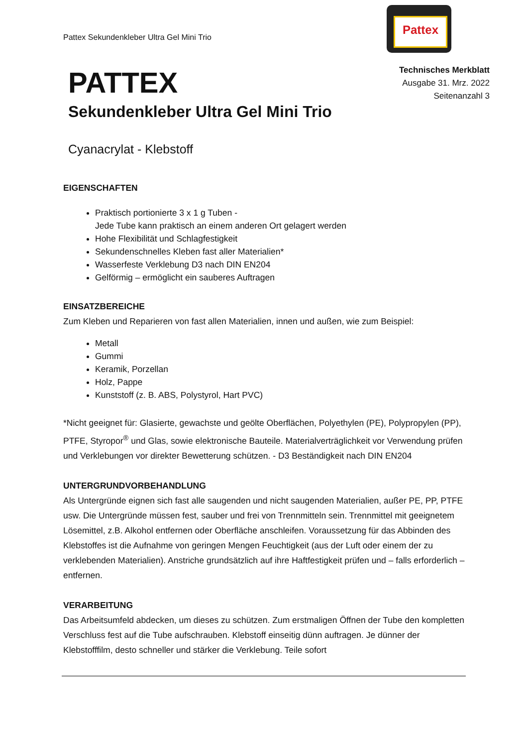Pattex Sekundenkleber Ultra Gel Mini Trio
Pattex
Technisches Merkblatt
Ausgabe 31. Mrz. 2022
Seitenanzahl 3
PATTEX
Sekundenkleber Ultra Gel Mini Trio
Cyanacrylat - Klebstoff
EIGENSCHAFTEN
Praktisch portionierte 3 x 1 g Tuben -
Jede Tube kann praktisch an einem anderen Ort gelagert werden
Hohe Flexibilität und Schlagfestigkeit
Sekundenschnelles Kleben fast aller Materialien*
Wasserfeste Verklebung D3 nach DIN EN204
Gelförmig – ermöglicht ein sauberes Auftragen
EINSATZBEREICHE
Zum Kleben und Reparieren von fast allen Materialien, innen und außen, wie zum Beispiel:
Metall
Gummi
Keramik, Porzellan
Holz, Pappe
Kunststoff (z. B. ABS, Polystyrol, Hart PVC)
*Nicht geeignet für: Glasierte, gewachste und geölte Oberflächen, Polyethylen (PE), Polypropylen (PP), PTFE, Styropor<sup>®</sup> und Glas, sowie elektronische Bauteile. Materialverträglichkeit vor Verwendung prüfen und Verklebungen vor direkter Bewetterung schützen. - D3 Beständigkeit nach DIN EN204
UNTERGRUNDVORBEHANDLUNG
Als Untergründe eignen sich fast alle saugenden und nicht saugenden Materialien, außer PE, PP, PTFE usw. Die Untergründe müssen fest, sauber und frei von Trennmitteln sein. Trennmittel mit geeignetem Lösemittel, z.B. Alkohol entfernen oder Oberfläche anschleifen. Voraussetzung für das Abbinden des Klebstoffes ist die Aufnahme von geringen Mengen Feuchtigkeit (aus der Luft oder einem der zu verklebenden Materialien). Anstriche grundsätzlich auf ihre Haftfestigkeit prüfen und – falls erforderlich – entfernen.
VERARBEITUNG
Das Arbeitsumfeld abdecken, um dieses zu schützen. Zum erstmaligen Öffnen der Tube den kompletten Verschluss fest auf die Tube aufschrauben. Klebstoff einseitig dünn auftragen. Je dünner der Klebstofffilm, desto schneller und stärker die Verklebung. Teile sofort